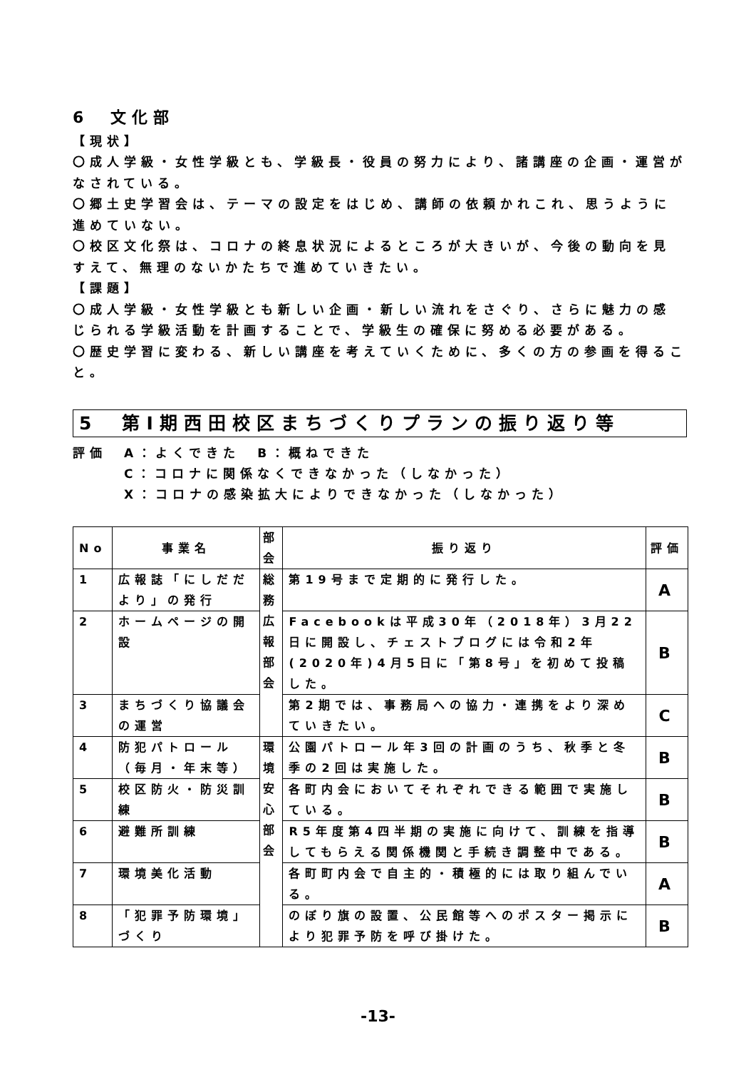6　文化部
【現状】
〇成人学級・女性学級とも、学級長・役員の努力により、諸講座の企画・運営がなされている。
〇郷土史学習会は、テーマの設定をはじめ、講師の依頼かれこれ、思うように進めていない。
〇校区文化祭は、コロナの終息状況によるところが大きいが、今後の動向を見すえて、無理のないかたちで進めていきたい。
【課題】
〇成人学級・女性学級とも新しい企画・新しい流れをさぐり、さらに魅力の感じられる学級活動を計画することで、学級生の確保に努める必要がある。
〇歴史学習に変わる、新しい講座を考えていくために、多くの方の参画を得ること。
5　第Ⅰ期西田校区まちづくりプランの振り返り等
評価　A：よくできた　B：概ねできた
　　　C：コロナに関係なくできなかった（しなかった）
　　　X：コロナの感染拡大によりできなかった（しなかった）
| No | 事業名 | 部会 | 振り返り | 評価 |
| --- | --- | --- | --- | --- |
| 1 | 広報誌「にしだだより」の発行 | 総務広報部会 | 第19号まで定期的に発行した。 | A |
| 2 | ホームページの開設 | | Facebookは平成30年（2018年）3月22日に開設し、チェストブログには令和2年(2020年)4月5日に「第8号」を初めて投稿した。 | B |
| 3 | まちづくり協議会の運営 | | 第2期では、事務局への協力・連携をより深めていきたい。 | C |
| 4 | 防犯パトロール（毎月・年末等） | 環境安心部会 | 公園パトロール年3回の計画のうち、秋季と冬季の2回は実施した。 | B |
| 5 | 校区防火・防災訓練 | | 各町内会においてそれぞれできる範囲で実施している。 | B |
| 6 | 避難所訓練 | | R5年度第4四半期の実施に向けて、訓練を指導してもらえる関係機関と手続き調整中である。 | B |
| 7 | 環境美化活動 | | 各町町内会で自主的・積極的には取り組んでいる。 | A |
| 8 | 「犯罪予防環境」づくり | | のぼり旗の設置、公民館等へのポスター掲示により犯罪予防を呼び掛けた。 | B |
-13-